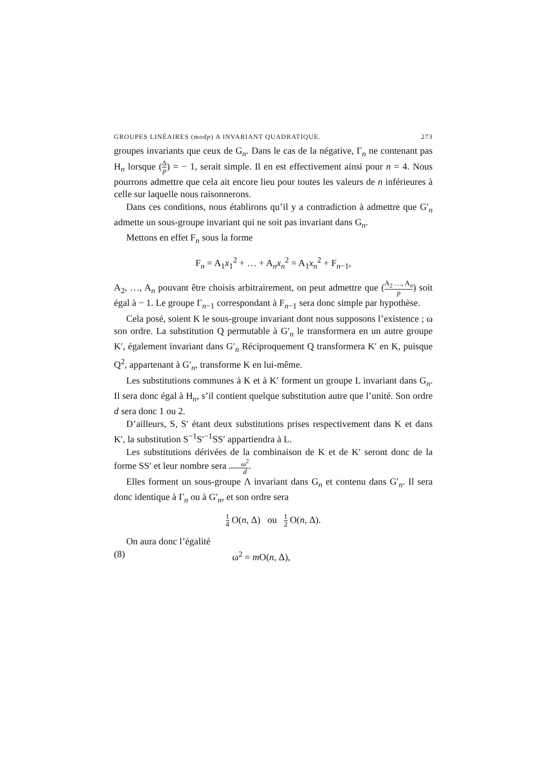GROUPES LINÉAIRES (modp) A INVARIANT QUADRATIQUE. 273
groupes invariants que ceux de G<sub>n</sub>. Dans le cas de la négative, Γ<sub>n</sub> ne contenant pas H<sub>n</sub> lorsque (Δ p) = − 1, serait simple. Il en est effectivement ainsi pour n = 4. Nous pourrons admettre que cela ait encore lieu pour toutes les valeurs de n inférieures à celle sur laquelle nous raisonnerons.
Dans ces conditions, nous établirons qu’il y a contradiction à admettre que G′<sub>n</sub> admette un sous-groupe invariant qui ne soit pas invariant dans G<sub>n</sub>.
Mettons en effet F<sub>n</sub> sous la forme
F<sub>n</sub> = A<sub>1</sub>x<sub>1</sub><sup>2</sup> + … + A<sub>n</sub>x<sub>n</sub><sup>2</sup> = A<sub>1</sub>x<sub>n</sub><sup>2</sup> + F<sub>n−1</sub>,
A<sub>2</sub>, …, A<sub>n</sub> pouvant être choisis arbitrairement, on peut admettre que (A<sub>2</sub> …, A<sub>n</sub> p) soit égal à − 1. Le groupe Γ<sub>n−1</sub> correspondant à F<sub>n−1</sub> sera donc simple par hypothèse.
Cela posé, soient K le sous-groupe invariant dont nous supposons l’existence ; ω son ordre. La substitution Q permutable à G′<sub>n</sub> le transformera en un autre groupe K′, également invariant dans G′<sub>n</sub> Réciproquement Q transformera K′ en K, puisque Q<sup>2</sup>, appartenant à G′<sub>n</sub>, transforme K en lui-même.
Les substitutions communes à K et à K′ forment un groupe L invariant dans G<sub>n</sub>. Il sera donc égal à H<sub>n</sub>, s’il contient quelque substitution autre que l’unité. Son ordre d sera donc 1 ou 2.
D’ailleurs, S, S′ étant deux substitutions prises respectivement dans K et dans K′, la substitution S<sup>−1</sup>S′<sup>−1</sup>SS′ appartiendra à L.
Les substitutions dérivées de la combinaison de K et de K′ seront donc de la forme SS′ et leur nombre sera ω<sup>2</sup> d.
Elles forment un sous-groupe Λ invariant dans G<sub>n</sub> et contenu dans G′<sub>n</sub>. Il sera donc identique à Γ<sub>n</sub> ou à G′<sub>n</sub>, et son ordre sera
1 4 O(n, Δ) ou 1 2 O(n, Δ).
On aura donc l’égalité
(8) ω<sup>2</sup> = m O(n, Δ),